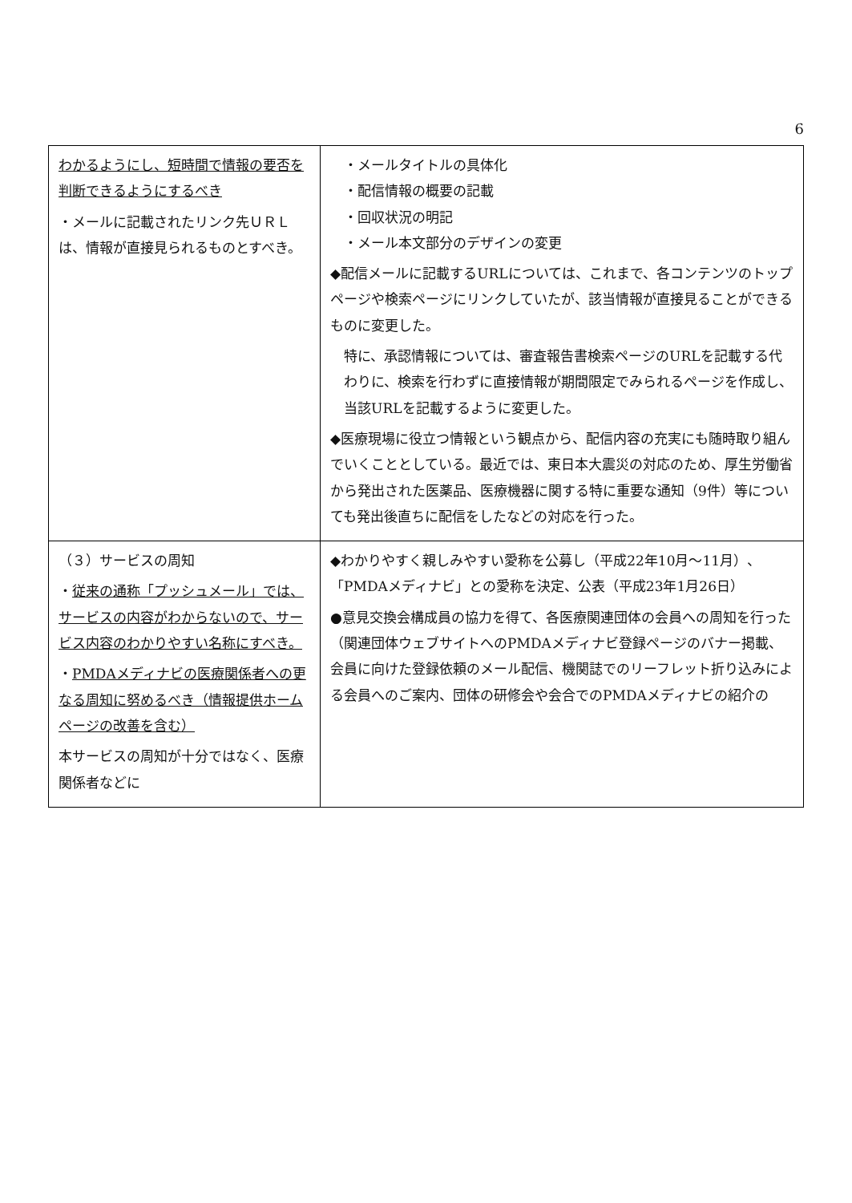6
| わかるようにし、短時間で情報の要否を判断できるようにするべき ・メールに記載されたリンク先ＵＲＬは、情報が直接見られるものとすべき。 | ・メールタイトルの具体化 ・配信情報の概要の記載 ・回収状況の明記 ・メール本文部分のデザインの変更 ◆配信メールに記載するURLについては、これまで、各コンテンツのトップページや検索ページにリンクしていたが、該当情報が直接見ることができるものに変更した。 特に、承認情報については、審査報告書検索ページのURLを記載する代わりに、検索を行わずに直接情報が期間限定でみられるページを作成し、当該URLを記載するように変更した。 ◆医療現場に役立つ情報という観点から、配信内容の充実にも随時取り組んでいくこととしている。最近では、東日本大震災の対応のため、厚生労働省から発出された医薬品、医療機器に関する特に重要な通知（9件）等についても発出後直ちに配信をしたなどの対応を行った。 |
| （３）サービスの周知 ・ 従来の通称「プッシュメール」では、サービスの内容がわからないので、サービス内容のわかりやすい名称にすべき。 ・ PMDAメディナビの医療関係者への更なる周知に努めるべき（情報提供ホームページの改善を含む） 本サービスの周知が十分ではなく、医療関係者などに | ◆わかりやすく親しみやすい愛称を公募し（平成22年10月～11月）、「PMDAメディナビ」との愛称を決定、公表（平成23年1月26日） ●意見交換会構成員の協力を得て、各医療関連団体の会員への周知を行った（関連団体ウェブサイトへのPMDAメディナビ登録ページのバナー掲載、会員に向けた登録依頼のメール配信、機関誌でのリーフレット折り込みによる会員へのご案内、団体の研修会や会合でのPMDAメディナビの紹介の |